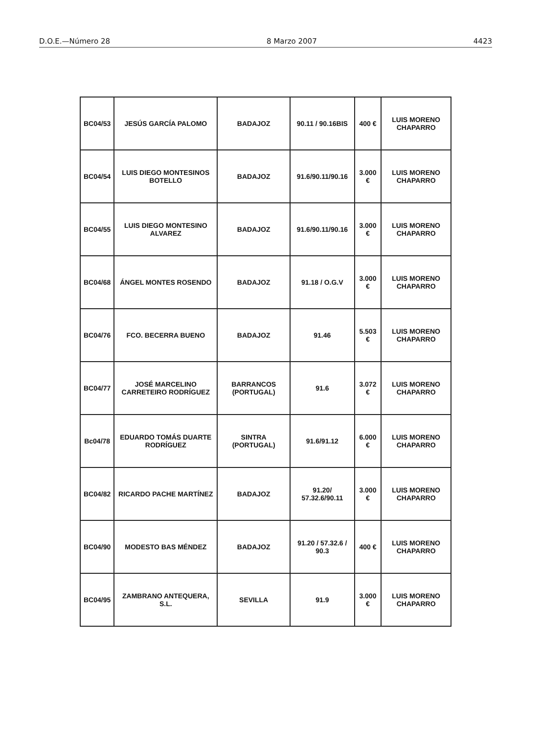D.O.E.—Número 28 8 Marzo 2007 4423
| BC04/53 | JESÚS GARCÍA PALOMO | BADAJOZ | 90.11 / 90.16BIS | 400 € | LUIS MORENO CHAPARRO |
| BC04/54 | LUIS DIEGO MONTESINOS BOTELLO | BADAJOZ | 91.6/90.11/90.16 | 3.000 € | LUIS MORENO CHAPARRO |
| BC04/55 | LUIS DIEGO MONTESINO ALVAREZ | BADAJOZ | 91.6/90.11/90.16 | 3.000 € | LUIS MORENO CHAPARRO |
| BC04/68 | ÁNGEL MONTES ROSENDO | BADAJOZ | 91.18 / O.G.V | 3.000 € | LUIS MORENO CHAPARRO |
| BC04/76 | FCO. BECERRA BUENO | BADAJOZ | 91.46 | 5.503 € | LUIS MORENO CHAPARRO |
| BC04/77 | JOSÉ MARCELINO CARRETEIRO RODRÍGUEZ | BARRANCOS (PORTUGAL) | 91.6 | 3.072 € | LUIS MORENO CHAPARRO |
| Bc04/78 | EDUARDO TOMÁS DUARTE RODRÍGUEZ | SINTRA (PORTUGAL) | 91.6/91.12 | 6.000 € | LUIS MORENO CHAPARRO |
| BC04/82 | RICARDO PACHE MARTÍNEZ | BADAJOZ | 91.20/ 57.32.6/90.11 | 3.000 € | LUIS MORENO CHAPARRO |
| BC04/90 | MODESTO BAS MÉNDEZ | BADAJOZ | 91.20 / 57.32.6 / 90.3 | 400 € | LUIS MORENO CHAPARRO |
| BC04/95 | ZAMBRANO ANTEQUERA, S.L. | SEVILLA | 91.9 | 3.000 € | LUIS MORENO CHAPARRO |